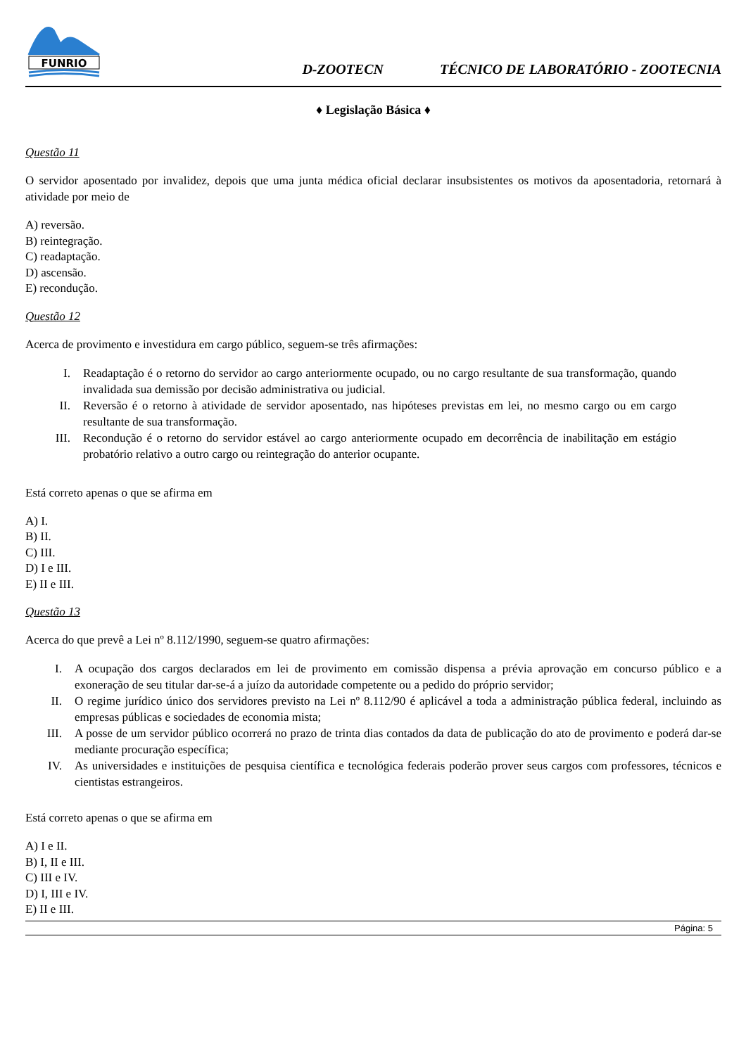FUNRIO
D-ZOOTECN TÉCNICO DE LABORATÓRIO - ZOOTECNIA
♦ Legislação Básica ♦
Questão 11
O servidor aposentado por invalidez, depois que uma junta médica oficial declarar insubsistentes os motivos da aposentadoria, retornará à atividade por meio de
A) reversão.
B) reintegração.
C) readaptação.
D) ascensão.
E) recondução.
Questão 12
Acerca de provimento e investidura em cargo público, seguem-se três afirmações:
I. Readaptação é o retorno do servidor ao cargo anteriormente ocupado, ou no cargo resultante de sua transformação, quando invalidada sua demissão por decisão administrativa ou judicial.
II. Reversão é o retorno à atividade de servidor aposentado, nas hipóteses previstas em lei, no mesmo cargo ou em cargo resultante de sua transformação.
III. Recondução é o retorno do servidor estável ao cargo anteriormente ocupado em decorrência de inabilitação em estágio probatório relativo a outro cargo ou reintegração do anterior ocupante.
Está correto apenas o que se afirma em
A) I.
B) II.
C) III.
D) I e III.
E) II e III.
Questão 13
Acerca do que prevê a Lei nº 8.112/1990, seguem-se quatro afirmações:
I. A ocupação dos cargos declarados em lei de provimento em comissão dispensa a prévia aprovação em concurso público e a exoneração de seu titular dar-se-á a juízo da autoridade competente ou a pedido do próprio servidor;
II. O regime jurídico único dos servidores previsto na Lei nº 8.112/90 é aplicável a toda a administração pública federal, incluindo as empresas públicas e sociedades de economia mista;
III. A posse de um servidor público ocorrerá no prazo de trinta dias contados da data de publicação do ato de provimento e poderá dar-se mediante procuração específica;
IV. As universidades e instituições de pesquisa científica e tecnológica federais poderão prover seus cargos com professores, técnicos e cientistas estrangeiros.
Está correto apenas o que se afirma em
A) I e II.
B) I, II e III.
C) III e IV.
D) I, III e IV.
E) II e III.
Página: 5